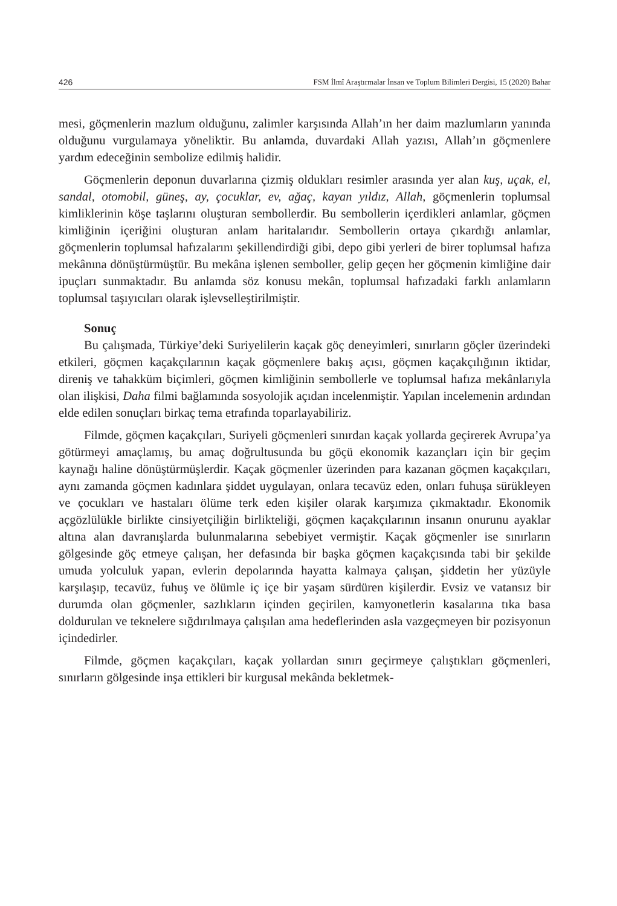426 FSM İlmî Araştırmalar İnsan ve Toplum Bilimleri Dergisi, 15 (2020) Bahar
mesi, göçmenlerin mazlum olduğunu, zalimler karşısında Allah’ın her daim mazlumların yanında olduğunu vurgulamaya yöneliktir. Bu anlamda, duvardaki Allah yazısı, Allah’ın göçmenlere yardım edeceğinin sembolize edilmiş halidir.
Göçmenlerin deponun duvarlarına çizmiş oldukları resimler arasında yer alan kuş, uçak, el, sandal, otomobil, güneş, ay, çocuklar, ev, ağaç, kayan yıldız, Allah, göçmenlerin toplumsal kimliklerinin köşe taşlarını oluşturan sembollerdir. Bu sembollerin içerdikleri anlamlar, göçmen kimliğinin içeriğini oluşturan anlam haritalarıdır. Sembollerin ortaya çıkardığı anlamlar, göçmenlerin toplumsal hafızalarını şekillendirdiği gibi, depo gibi yerleri de birer toplumsal hafıza mekânına dönüştürmüştür. Bu mekâna işlenen semboller, gelip geçen her göçmenin kimliğine dair ipuçları sunmaktadır. Bu anlamda söz konusu mekân, toplumsal hafızadaki farklı anlamların toplumsal taşıyıcıları olarak işlevselleştirilmiştir.
Sonuç
Bu çalışmada, Türkiye’deki Suriyelilerin kaçak göç deneyimleri, sınırların göçler üzerindeki etkileri, göçmen kaçakçılarının kaçak göçmenlere bakış açısı, göçmen kaçakçılığının iktidar, direniş ve tahakküm biçimleri, göçmen kimliğinin sembollerle ve toplumsal hafıza mekânlarıyla olan ilişkisi, Daha filmi bağlamında sosyolojik açıdan incelenmiştir. Yapılan incelemenin ardından elde edilen sonuçları birkaç tema etrafında toparlayabiliriz.
Filmde, göçmen kaçakçıları, Suriyeli göçmenleri sınırdan kaçak yollarda geçirerek Avrupa’ya götürmeyi amaçlamış, bu amaç doğrultusunda bu göçü ekonomik kazançları için bir geçim kaynağı haline dönüştürmüşlerdir. Kaçak göçmenler üzerinden para kazanan göçmen kaçakçıları, aynı zamanda göçmen kadınlara şiddet uygulayan, onlara tecavüz eden, onları fuhuşa sürükleyen ve çocukları ve hastaları ölüme terk eden kişiler olarak karşımıza çıkmaktadır. Ekonomik açgözlülükle birlikte cinsiyetçiliğin birlikteliği, göçmen kaçakçılarının insanın onurunu ayaklar altına alan davranışlarda bulunmalarına sebebiyet vermiştir. Kaçak göçmenler ise sınırların gölgesinde göç etmeye çalışan, her defasında bir başka göçmen kaçakçısında tabi bir şekilde umuda yolculuk yapan, evlerin depolarında hayatta kalmaya çalışan, şiddetin her yüzüyle karşılaşıp, tecavüz, fuhuş ve ölümle iç içe bir yaşam sürdüren kişilerdir. Evsiz ve vatansız bir durumda olan göçmenler, sazlıkların içinden geçirilen, kamyonetlerin kasalarına tıka basa doldurulan ve teknelere sığdırılmaya çalışılan ama hedeflerinden asla vazgeçmeyen bir pozisyonun içindedirler.
Filmde, göçmen kaçakçıları, kaçak yollardan sınırı geçirmeye çalıştıkları göçmenleri, sınırların gölgesinde inşa ettikleri bir kurgusal mekânda bekletmek-